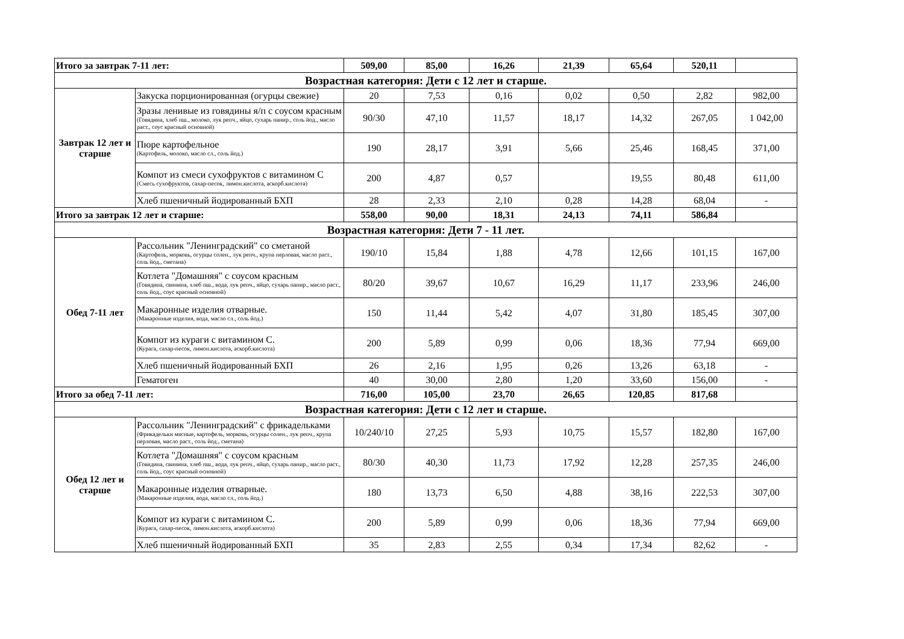| Итого за завтрак 7-11 лет: | | 509,00 | 85,00 | 16,26 | 21,39 | 65,64 | 520,11 | |
| Возрастная категория: Дети с 12 лет и старше. | | | | | | | | |
| Завтрак 12 лет и старше | Закуска порционированная (огурцы свежие) | 20 | 7,53 | 0,16 | 0,02 | 0,50 | 2,82 | 982,00 |
| | Зразы ленивые из говядины я/п с соусом красным (Говядина, хлеб пш., молоко, лук репч., яйцо, сухарь панир., соль йод., масло раст., соус красный основной) | 90/30 | 47,10 | 11,57 | 18,17 | 14,32 | 267,05 | 1 042,00 |
| | Пюре картофельное (Картофель, молоко, масло сл., соль йод.) | 190 | 28,17 | 3,91 | 5,66 | 25,46 | 168,45 | 371,00 |
| | Компот из смеси сухофруктов с витамином С (Смесь сухофруктов, сахар-песок, лимон.кислота, аскорб.кислота) | 200 | 4,87 | 0,57 | | 19,55 | 80,48 | 611,00 |
| | Хлеб пшеничный йодированный БХП | 28 | 2,33 | 2,10 | 0,28 | 14,28 | 68,04 | - |
| Итого за завтрак 12 лет и старше: | | 558,00 | 90,00 | 18,31 | 24,13 | 74,11 | 586,84 | |
| Возрастная категория: Дети 7 - 11 лет. | | | | | | | | |
| Обед 7-11 лет | Рассольник "Ленинградский" со сметаной (Картофель, морковь, огурцы солен., лук репч., крупа перловая, масло раст., соль йод., сметана) | 190/10 | 15,84 | 1,88 | 4,78 | 12,66 | 101,15 | 167,00 |
| | Котлета "Домашняя" с соусом красным (Говядина, свинина, хлеб пш., вода, лук репч., яйцо, сухарь панир., масло раст., соль йод., соус красный основной) | 80/20 | 39,67 | 10,67 | 16,29 | 11,17 | 233,96 | 246,00 |
| | Макаронные изделия отварные. (Макаронные изделия, вода, масло сл., соль йод.) | 150 | 11,44 | 5,42 | 4,07 | 31,80 | 185,45 | 307,00 |
| | Компот из кураги с витамином С. (Курага, сахар-песок, лимон.кислота, аскорб.кислота) | 200 | 5,89 | 0,99 | 0,06 | 18,36 | 77,94 | 669,00 |
| | Хлеб пшеничный йодированный БХП | 26 | 2,16 | 1,95 | 0,26 | 13,26 | 63,18 | - |
| | Гематоген | 40 | 30,00 | 2,80 | 1,20 | 33,60 | 156,00 | - |
| Итого за обед 7-11 лет: | | 716,00 | 105,00 | 23,70 | 26,65 | 120,85 | 817,68 | |
| Возрастная категория: Дети с 12 лет и старше. | | | | | | | | |
| Обед 12 лет и старше | Рассольник "Ленинградский" с фрикадельками (Фрикадельки мясные, картофель, морковь, огурцы солен., лук репч., крупа перловая, масло раст., соль йод., сметана) | 10/240/10 | 27,25 | 5,93 | 10,75 | 15,57 | 182,80 | 167,00 |
| | Котлета "Домашняя" с соусом красным (Говядина, свинина, хлеб пш., вода, лук репч., яйцо, сухарь панир., масло раст., соль йод., соус красный основной) | 80/30 | 40,30 | 11,73 | 17,92 | 12,28 | 257,35 | 246,00 |
| | Макаронные изделия отварные. (Макаронные изделия, вода, масло сл., соль йод.) | 180 | 13,73 | 6,50 | 4,88 | 38,16 | 222,53 | 307,00 |
| | Компот из кураги с витамином С. (Курага, сахар-песок, лимон.кислота, аскорб.кислота) | 200 | 5,89 | 0,99 | 0,06 | 18,36 | 77,94 | 669,00 |
| | Хлеб пшеничный йодированный БХП | 35 | 2,83 | 2,55 | 0,34 | 17,34 | 82,62 | - |